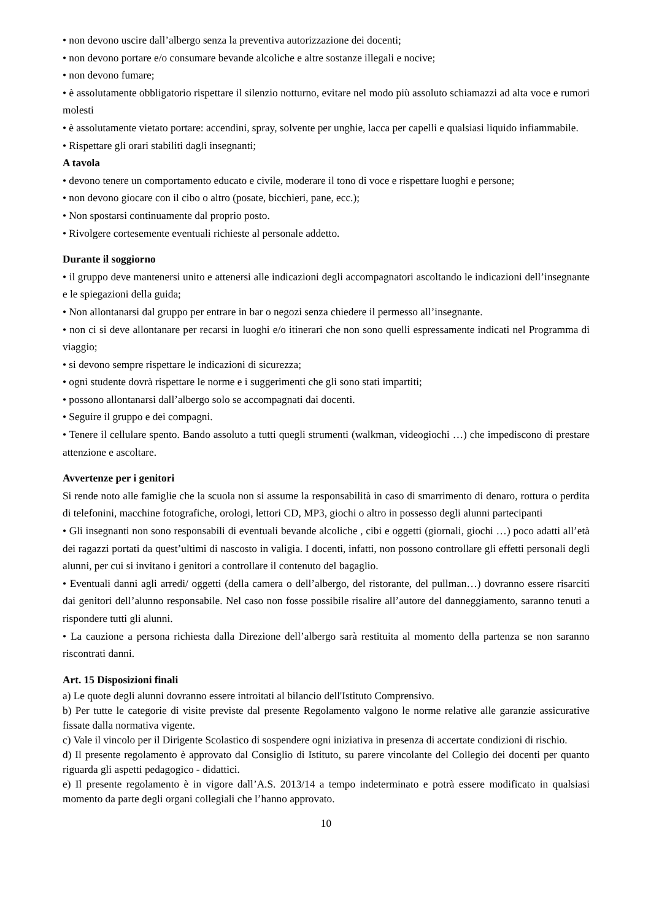• non devono uscire dall’albergo senza la preventiva autorizzazione dei docenti;
• non devono portare e/o consumare bevande alcoliche e altre sostanze illegali e nocive;
• non devono fumare;
• è assolutamente obbligatorio rispettare il silenzio notturno, evitare nel modo più assoluto schiamazzi ad alta voce e rumori molesti
• è assolutamente vietato portare: accendini, spray, solvente per unghie, lacca per capelli e qualsiasi liquido infiammabile.
• Rispettare gli orari stabiliti dagli insegnanti;
A tavola
• devono tenere un comportamento educato e civile, moderare il tono di voce e rispettare luoghi e persone;
• non devono giocare con il cibo o altro (posate, bicchieri, pane, ecc.);
• Non spostarsi continuamente dal proprio posto.
• Rivolgere cortesemente eventuali richieste al personale addetto.
Durante il soggiorno
• il gruppo deve mantenersi unito e attenersi alle indicazioni degli accompagnatori ascoltando le indicazioni dell’insegnante e le spiegazioni della guida;
• Non allontanarsi dal gruppo per entrare in bar o negozi senza chiedere il permesso all’insegnante.
• non ci si deve allontanare per recarsi in luoghi e/o itinerari che non sono quelli espressamente indicati nel Programma di viaggio;
• si devono sempre rispettare le indicazioni di sicurezza;
• ogni studente dovrà rispettare le norme e i suggerimenti che gli sono stati impartiti;
• possono allontanarsi dall’albergo solo se accompagnati dai docenti.
• Seguire il gruppo e dei compagni.
• Tenere il cellulare spento. Bando assoluto a tutti quegli strumenti (walkman, videogiochi …) che impediscono di prestare attenzione e ascoltare.
Avvertenze per i genitori
Si rende noto alle famiglie che la scuola non si assume la responsabilità in caso di smarrimento di denaro, rottura o perdita di telefonini, macchine fotografiche, orologi, lettori CD, MP3, giochi o altro in possesso degli alunni partecipanti
• Gli insegnanti non sono responsabili di eventuali bevande alcoliche , cibi e oggetti (giornali, giochi …) poco adatti all’età dei ragazzi portati da quest’ultimi di nascosto in valigia. I docenti, infatti, non possono controllare gli effetti personali degli alunni, per cui si invitano i genitori a controllare il contenuto del bagaglio.
• Eventuali danni agli arredi/ oggetti (della camera o dell’albergo, del ristorante, del pullman…) dovranno essere risarciti dai genitori dell’alunno responsabile. Nel caso non fosse possibile risalire all’autore del danneggiamento, saranno tenuti a rispondere tutti gli alunni.
• La cauzione a persona richiesta dalla Direzione dell’albergo sarà restituita al momento della partenza se non saranno riscontrati danni.
Art. 15 Disposizioni finali
a) Le quote degli alunni dovranno essere introitati al bilancio dell'Istituto Comprensivo.
b) Per tutte le categorie di visite previste dal presente Regolamento valgono le norme relative alle garanzie assicurative fissate dalla normativa vigente.
c) Vale il vincolo per il Dirigente Scolastico di sospendere ogni iniziativa in presenza di accertate condizioni di rischio.
d) Il presente regolamento è approvato dal Consiglio di Istituto, su parere vincolante del Collegio dei docenti per quanto riguarda gli aspetti pedagogico - didattici.
e) Il presente regolamento è in vigore dall’A.S. 2013/14 a tempo indeterminato e potrà essere modificato in qualsiasi momento da parte degli organi collegiali che l’hanno approvato.
10